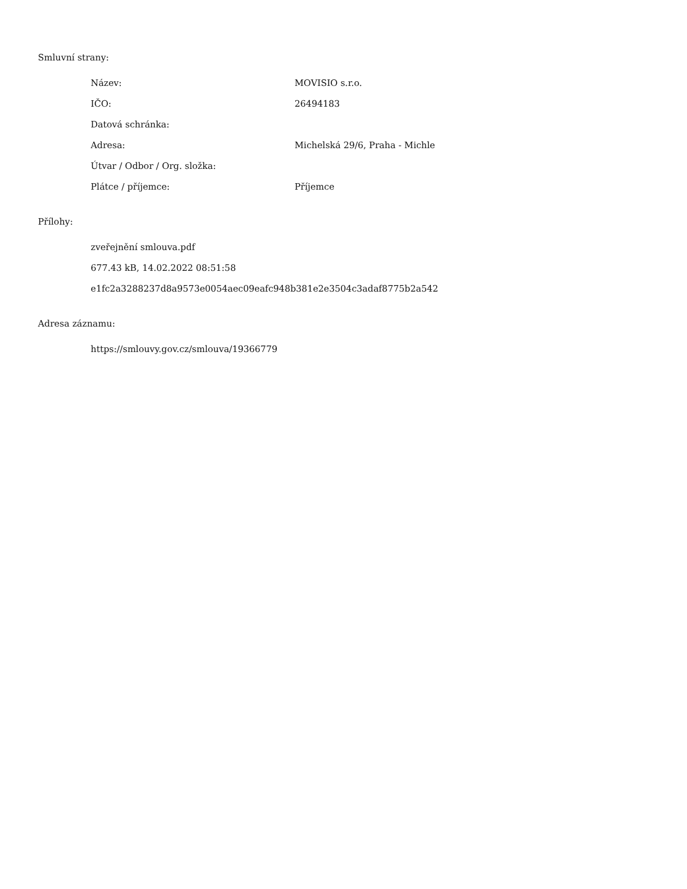Smluvní strany:
| Název: | MOVISIO s.r.o. |
| IČO: | 26494183 |
| Datová schránka: | |
| Adresa: | Michelská 29/6, Praha - Michle |
| Útvar / Odbor / Org. složka: | |
| Plátce / příjemce: | Příjemce |
Přílohy:
zveřejnění smlouva.pdf
677.43 kB, 14.02.2022 08:51:58
e1fc2a3288237d8a9573e0054aec09eafc948b381e2e3504c3adaf8775b2a542
Adresa záznamu:
https://smlouvy.gov.cz/smlouva/19366779